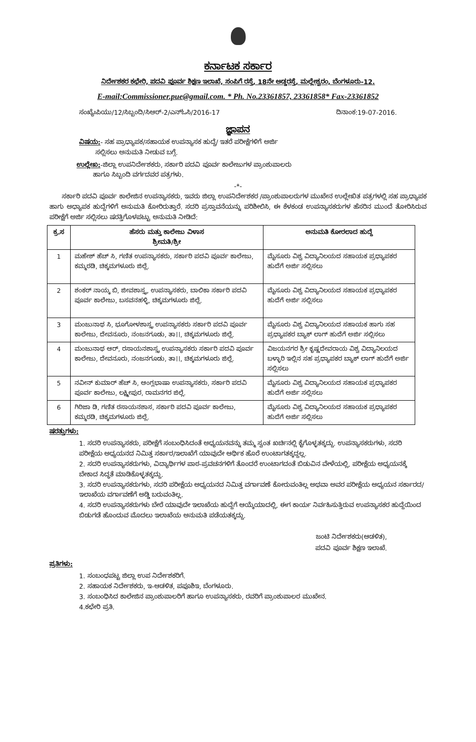ಕರ್ನಾಟಕ ಸರ್ಕಾರ
ನಿರ್ದೇಶಕರ ಕಛೇರಿ, ಪದವಿ ಪೂರ್ವ ಶಿಕ್ಷಣ ಇಲಾಖೆ, ಸಂಪಿಗೆ ರಸ್ತೆ, 18ನೇ ಅಡ್ಡರಸ್ತೆ, ಮಲ್ಲೇಶ್ವರಂ, ಬೆಂಗಳೂರು-12.
E-mail:Commissioner.pue@gmail.com. * Ph. No.23361857, 23361858* Fax-23361852
ಸಂಖ್ಯೆಃಪಿಯು/12/ಸಿಬ್ಬಂದಿ/ಸಿಆರ್-2/ಎನ್‌ಓಸಿ/2016-17 ದಿನಾಂಕ:19-07-2016.
ಜ್ಞಾಪನ
ವಿಷಯ:- ಸಹ ಪ್ರಾಧ್ಯಾಪಕ/ಸಹಾಯಕ ಉಪನ್ಯಾಸಕ ಹುದ್ದೆ/ ಇತರೆ ಪರೀಕ್ಷೆಗಳಿಗೆ ಅರ್ಜಿ
ಸಲ್ಲಿಸಲು ಅನುಮತಿ ನೀಡುವ ಬಗ್ಗೆ.
ಉಲ್ಲೇಖ:-ಜಿಲ್ಲಾ ಉಪನಿರ್ದೇಶಕರು, ಸರ್ಕಾರಿ ಪದವಿ ಪೂರ್ವ ಕಾಲೇಜುಗಳ ಪ್ರಾಂಶುಪಾಲರು
ಹಾಗೂ ಸಿಬ್ಬಂದಿ ವರ್ಗದವರ ಪತ್ರಗಳು.
-*-
ಸರ್ಕಾರಿ ಪದವಿ ಪೂರ್ವ ಕಾಲೇಜಿನ ಉಪನ್ಯಾಸಕರು, ಇವರು ಜಿಲ್ಲಾ ಉಪನಿರ್ದೇಶಕರ /ಪ್ರಾಂಶುಪಾಲರುಗಳ ಮುಖೇನ ಉಲ್ಲೇಖಿತ ಪತ್ರಗಳಲ್ಲಿ ಸಹ ಪ್ರಾಧ್ಯಾಪಕ ಹಾಗು ಅಧ್ಯಾಪಕ ಹುದ್ದೆಗಳಿಗೆ ಅನುಮತಿ ಕೋರಿರುತ್ತಾರೆ. ಸದರಿ ಪ್ರಸ್ತಾವನೆಯನ್ನು ಪರಿಶೀಲಿಸಿ, ಈ ಕೆಳಕಂಡ ಉಪನ್ಯಾಸಕರುಗಳ ಹೆಸರಿನ ಮುಂದೆ ತೋರಿಸಿರುವ ಪರೀಕ್ಷೆಗೆ ಅರ್ಜಿ ಸಲ್ಲಿಸಲು ಷರತ್ತಿಗೊಳಪಟ್ಟು ಅನುಮತಿ ನೀಡಿದೆ:
| ಕ್ರ.ಸ | ಹೆಸರು ಮತ್ತು ಕಾಲೇಜು ವಿಳಾಸ ಶ್ರೀಮತಿ/ಶ್ರೀ | ಅನುಮತಿ ಕೋರಲಾದ ಹುದ್ದೆ |
| --- | --- | --- |
| 1 | ಮಹೇಶ್ ಹೆಚ್ ಸಿ, ಗಣಿತ ಉಪನ್ಯಾಸಕರು, ಸರ್ಕಾರಿ ಪದವಿ ಪೂರ್ವ ಕಾಲೇಜು, ಕಮ್ಮರಡಿ, ಚಿಕ್ಕಮಗಳೂರು ಜಿಲ್ಲೆ. | ಮೈಸೂರು ವಿಶ್ವ ವಿದ್ಯಾನಿಲಯದ ಸಹಾಯಕ ಪ್ರಧ್ಯಾಪಕರ ಹುದೆಗೆ ಅರ್ಜಿ ಸಲ್ಲಿಸಲು |
| 2 | ಶಂಕರ್ ನಾಯ್ಕ ಬಿ, ಜೀವಶಾಸ್ತ್ರ, ಉಪನ್ಯಾಸಕರು, ಬಾಲಿಕಾ ಸರ್ಕಾರಿ ಪದವಿ ಪೂರ್ವ ಕಾಲೇಜು, ಬಸವನಹಳ್ಳಿ, ಚಿಕ್ಕಮಗಳೂರು ಜಿಲ್ಲೆ. | ಮೈಸೂರು ವಿಶ್ವ ವಿದ್ಯಾನಿಲಯದ ಸಹಾಯಕ ಪ್ರಧ್ಯಾಪಕರ ಹುದೆಗೆ ಅರ್ಜಿ ಸಲ್ಲಿಸಲು |
| 3 | ಮಂಜುನಾಥ ಸಿ, ಭೂಗೋಳಶಾಸ್ತ್ರ ಉಪನ್ಯಾಸಕರು ಸರ್ಕಾರಿ ಪದವಿ ಪೂರ್ವ ಕಾಲೇಜು, ದೇವನೂರು, ನಂಜನಗೂಡು, ತಾ।।, ಚಿಕ್ಕಮಗಳೂರು ಜಿಲ್ಲೆ. | ಮೈಸೂರು ವಿಶ್ವ ವಿದ್ಯಾನಿಲಯದ ಸಹಾಯಕ ಹಾಗು ಸಹ ಪ್ರಧ್ಯಾಪಕರ ಬ್ಯಾಕ್ ಲಾಗ್ ಹುದೆಗೆ ಅರ್ಜಿ ಸಲ್ಲಿಸಲು |
| 4 | ಮಂಜುನಾಥ ಆರ್, ರಸಾಯನಶಾಸ್ತ್ರ ಉಪನ್ಯಾಸಕರು ಸರ್ಕಾರಿ ಪದವಿ ಪೂರ್ವ ಕಾಲೇಜು, ದೇವನೂರು, ನಂಜನಗೂಡು, ತಾ।।, ಚಿಕ್ಕಮಗಳೂರು ಜಿಲ್ಲೆ. | ವಿಜಯನಗರ ಶ್ರೀ ಕೃಷ್ಣದೇವರಾಯ ವಿಶ್ವ ವಿದ್ಯಾನಿಲಯದ ಬಳ್ಳಾರಿ ಇಲ್ಲಿನ ಸಹ ಪ್ರಧ್ಯಾಪಕರ ಬ್ಯಾಕ್ ಲಾಗ್ ಹುದೆಗೆ ಅರ್ಜಿ ಸಲ್ಲಿಸಲು |
| 5 | ನವೀನ್ ಕುಮಾರ್ ಹೆಚ್ ಸಿ, ಆಂಗ್ಲಭಾಷಾ ಉಪನ್ಯಾಸಕರು, ಸರ್ಕಾರಿ ಪದವಿ ಪೂರ್ವ ಕಾಲೇಜು, ಲಕ್ಷ್ಮೀಪುರ, ರಾಮನಗರ ಜಿಲ್ಲೆ. | ಮೈಸೂರು ವಿಶ್ವ ವಿದ್ಯಾನಿಲಯದ ಸಹಾಯಕ ಪ್ರಧ್ಯಾಪಕರ ಹುದೆಗೆ ಅರ್ಜಿ ಸಲ್ಲಿಸಲು |
| 6 | ಗಿರಿಜಾ ಡಿ, ಗಣಿತ ರಸಾಯನಶಾಸ, ಸರ್ಕಾರಿ ಪದವಿ ಪೂರ್ವ ಕಾಲೇಜು, ಕಮ್ಮರಡಿ, ಚಿಕ್ಕಮಗಳೂರು ಜಿಲ್ಲೆ. | ಮೈಸೂರು ವಿಶ್ವ ವಿದ್ಯಾನಿಲಯದ ಸಹಾಯಕ ಪ್ರಧ್ಯಾಪಕರ ಹುದೆಗೆ ಅರ್ಜಿ ಸಲ್ಲಿಸಲು |
ಷರತ್ತುಗಳು:
1. ಸದರಿ ಉಪನ್ಯಾಸಕರು, ಪರೀಕ್ಷೆಗೆ ಸಂಬಂಧಿಸಿದಂತೆ ಅಧ್ಯಯನವನ್ನು ತಮ್ಮ ಸ್ವಂತ ಖರ್ಚಿನಲ್ಲಿ ಕೈಗೊಳ್ಳತಕ್ಕದ್ದು. ಉಪನ್ಯಾಸಕರುಗಳು, ಸದರಿ ಪರೀಕ್ಷೆಯ ಅಧ್ಯಯನದ ನಿಮಿತ್ತ ಸರ್ಕಾರ/ಇಲಾಖೆಗೆ ಯಾವುದೇ ಆರ್ಥಿಕ ಹೊರೆ ಉಂಟಾಗತಕ್ಕದ್ದಲ್ಲ.
2. ಸದರಿ ಉಪನ್ಯಾಸಕರುಗಳು, ವಿದ್ಯಾರ್ಥಿಗಳ ಪಾಠ-ಪ್ರವಚನಗಳಿಗೆ ತೊಂದರೆ ಉಂಟಾಗದಂತೆ ಬಿಡುವಿನ ವೇಳೆಯಲ್ಲಿ, ಪರೀಕ್ಷೆಯ ಅಧ್ಯಯನಕ್ಕೆ ಬೇಕಾದ ಸಿದ್ಧತೆ ಮಾಡಿಕೊಳ್ಳತಕ್ಕದ್ದು.
3. ಸದರಿ ಉಪನ್ಯಾಸಕರುಗಳು, ಸದರಿ ಪರೀಕ್ಷೆಯ ಅಧ್ಯಯನದ ನಿಮಿತ್ತ ವರ್ಗಾವಣೆ ಕೋರುವಂತಿಲ್ಲ ಅಥವಾ ಅವರ ಪರೀಕ್ಷೆಯ ಅಧ್ಯಯನ ಸರ್ಕಾರದ/ಇಲಾಖೆಯ ವರ್ಗಾವಣೆಗೆ ಅಡ್ಡಿ ಬರುವಂತಿಲ್ಲ.
4. ಸದರಿ ಉಪನ್ಯಾಸಕರುಗಳು ಬೇರೆ ಯಾವುದೇ ಇಲಾಖೆಯ ಹುದ್ದೆಗೆ ಆಯ್ಕೆಯಾದಲ್ಲಿ, ಈಗ ಕಾರ್ಯ ನಿರ್ವಹಿಸುತ್ತಿರುವ ಉಪನ್ಯಾಸಕರ ಹುದ್ದೆಯಿಂದ ಬಿಡುಗಡೆ ಹೊಂದುವ ಮೊದಲು ಇಲಾಖೆಯ ಅನುಮತಿ ಪಡೆಯತಕ್ಕದ್ದು.
ಜಂಟಿ ನಿರ್ದೇಶಕರು(ಆಡಳಿತ),
ಪದವಿ ಪೂರ್ವ ಶಿಕ್ಷಣ ಇಲಾಖೆ.
ಪ್ರತಿಗಳು:
1. ಸಂಬಂಧಪಟ್ಟ ಜಿಲ್ಲಾ ಉಪ ನಿರ್ದೇಶಕರಿಗೆ.
2. ಸಹಾಯಕ ನಿರ್ದೇಶಕರು, ಇ-ಆಡಳಿತ, ಪಪೂಶಿಇ, ಬೆಂಗಳೂರು.
3. ಸಂಬಂಧಿಸಿದ ಕಾಲೇಜಿನ ಪ್ರಾಂಶುಪಾಲರಿಗೆ ಹಾಗೂ ಉಪನ್ಯಾಸಕರು, ರವರಿಗೆ ಪ್ರಾಂಶುಪಾಲರ ಮುಖೇನ.
4.ಕಛೇರಿ ಪ್ರತಿ.